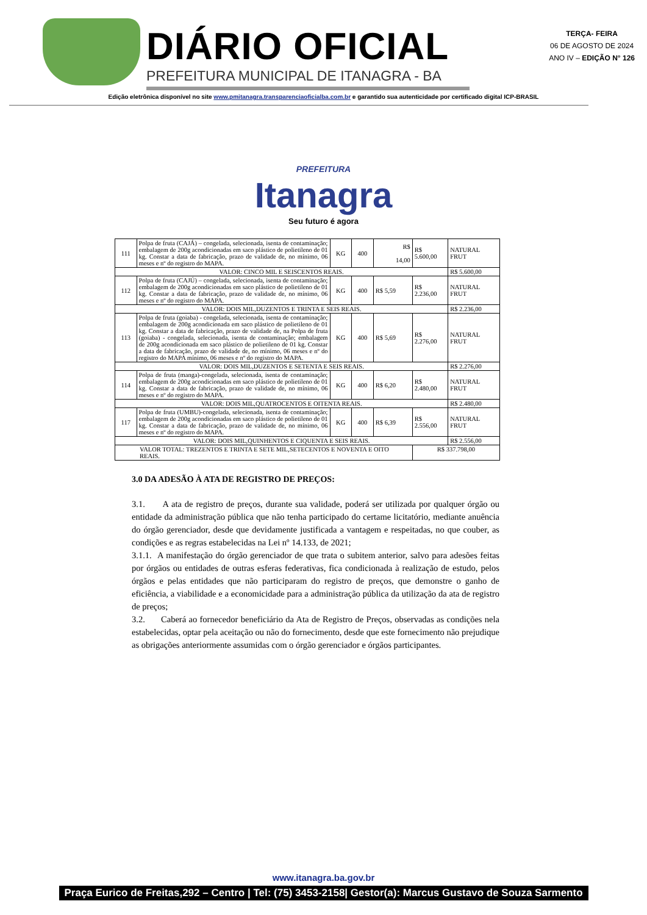DIÁRIO OFICIAL
PREFEITURA MUNICIPAL DE ITANAGRA - BA
TERÇA- FEIRA
06 DE AGOSTO DE 2024
ANO IV – EDIÇÃO N° 126
Edição eletrônica disponível no site www.pmitanagra.transparenciaoficialba.com.br e garantido sua autenticidade por certificado digital ICP-BRASIL
PREFEITURA
Itanagra
Seu futuro é agora
| 111 | Polpa de fruta (CAJÁ) – congelada, selecionada, isenta de contaminação; embalagem de 200g acondicionadas em saco plástico de polietileno de 01 kg. Constar a data de fabricação, prazo de validade de, no mínimo, 06 meses e nº do registro do MAPA. | KG | 400 | R$ 14,00 | R$ 5.600,00 | NATURAL FRUT |
| VALOR: CINCO MIL E SEISCENTOS REAIS. | | | | | | R$ 5.600,00 |
| 112 | Polpa de fruta (CAJÚ) – congelada, selecionada, isenta de contaminação; embalagem de 200g acondicionadas em saco plástico de polietileno de 01 kg. Constar a data de fabricação, prazo de validade de, no mínimo, 06 meses e nº do registro do MAPA. | KG | 400 | R$ 5,59 | R$ 2.236,00 | NATURAL FRUT |
| VALOR: DOIS MIL,DUZENTOS E TRINTA E SEIS REAIS. | | | | | | R$ 2.236,00 |
| 113 | Polpa de fruta (goiaba) - congelada, selecionada, isenta de contaminação; embalagem de 200g acondicionada em saco plástico de polietileno de 01 kg. Constar a data de fabricação, prazo de validade de, na Polpa de fruta (goiaba) - congelada, selecionada, isenta de contaminação; embalagem de 200g acondicionada em saco plástico de polietileno de 01 kg. Constar a data de fabricação, prazo de validade de, no mínimo, 06 meses e nº do registro do MAPA mínimo, 06 meses e nº do registro do MAPA. | KG | 400 | R$ 5,69 | R$ 2.276,00 | NATURAL FRUT |
| VALOR: DOIS MIL,DUZENTOS E SETENTA E SEIS REAIS. | | | | | | R$ 2.276,00 |
| 114 | Polpa de fruta (manga)-congelada, selecionada, isenta de contaminação; embalagem de 200g acondicionadas em saco plástico de polietileno de 01 kg. Constar a data de fabricação, prazo de validade de, no mínimo, 06 meses e nº do registro do MAPA. | KG | 400 | R$ 6,20 | R$ 2.480,00 | NATURAL FRUT |
| VALOR: DOIS MIL,QUATROCENTOS E OITENTA REAIS. | | | | | | R$ 2.480,00 |
| 117 | Polpa de fruta (UMBU)-congelada, selecionada, isenta de contaminação; embalagem de 200g acondicionadas em saco plástico de polietileno de 01 kg. Constar a data de fabricação, prazo de validade de, no mínimo, 06 meses e nº do registro do MAPA. | KG | 400 | R$ 6,39 | R$ 2.556,00 | NATURAL FRUT |
| VALOR: DOIS MIL,QUINHENTOS E CIQUENTA E SEIS REAIS. | | | | | | R$ 2.556,00 |
| VALOR TOTAL: TREZENTOS E TRINTA E SETE MIL,SETECENTOS E NOVENTA E OITO REAIS. | | | | | R$ 337.798,00 | |
3.0 DA ADESÃO À ATA DE REGISTRO DE PREÇOS:
3.1. A ata de registro de preços, durante sua validade, poderá ser utilizada por qualquer órgão ou entidade da administração pública que não tenha participado do certame licitatório, mediante anuência do órgão gerenciador, desde que devidamente justificada a vantagem e respeitadas, no que couber, as condições e as regras estabelecidas na Lei nº 14.133, de 2021;
3.1.1. A manifestação do órgão gerenciador de que trata o subitem anterior, salvo para adesões feitas por órgãos ou entidades de outras esferas federativas, fica condicionada à realização de estudo, pelos órgãos e pelas entidades que não participaram do registro de preços, que demonstre o ganho de eficiência, a viabilidade e a economicidade para a administração pública da utilização da ata de registro de preços;
3.2. Caberá ao fornecedor beneficiário da Ata de Registro de Preços, observadas as condições nela estabelecidas, optar pela aceitação ou não do fornecimento, desde que este fornecimento não prejudique as obrigações anteriormente assumidas com o órgão gerenciador e órgãos participantes.
www.itanagra.ba.gov.br
Praça Eurico de Freitas,292 – Centro | Tel: (75) 3453-2158| Gestor(a): Marcus Gustavo de Souza Sarmento